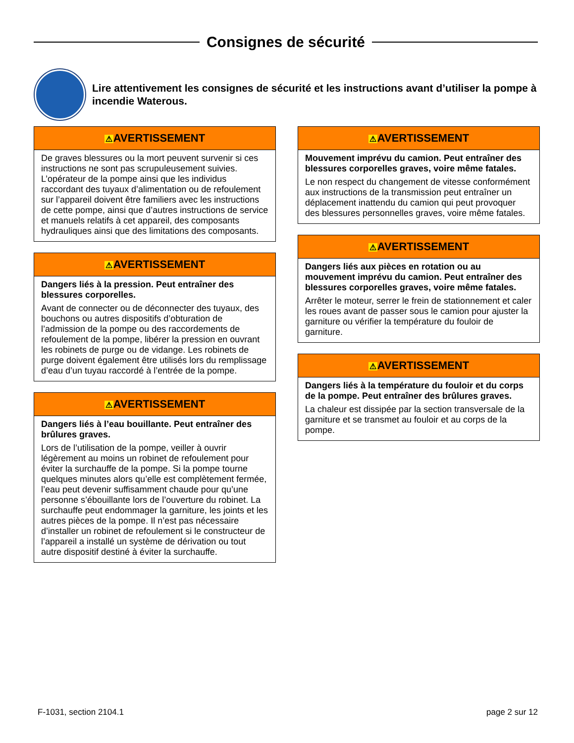Consignes de sécurité
Lire attentivement les consignes de sécurité et les instructions avant d’utiliser la pompe à incendie Waterous.
⚠AVERTISSEMENT
De graves blessures ou la mort peuvent survenir si ces instructions ne sont pas scrupuleusement suivies. L’opérateur de la pompe ainsi que les individus raccordant des tuyaux d’alimentation ou de refoulement sur l’appareil doivent être familiers avec les instructions de cette pompe, ainsi que d’autres instructions de service et manuels relatifs à cet appareil, des composants hydrauliques ainsi que des limitations des composants.
⚠AVERTISSEMENT
Dangers liés à la pression. Peut entraîner des blessures corporelles.
Avant de connecter ou de déconnecter des tuyaux, des bouchons ou autres dispositifs d’obturation de l’admission de la pompe ou des raccordements de refoulement de la pompe, libérer la pression en ouvrant les robinets de purge ou de vidange. Les robinets de purge doivent également être utilisés lors du remplissage d’eau d’un tuyau raccordé à l’entrée de la pompe.
⚠AVERTISSEMENT
Dangers liés à l’eau bouillante. Peut entraîner des brûlures graves.
Lors de l’utilisation de la pompe, veiller à ouvrir légèrement au moins un robinet de refoulement pour éviter la surchauffe de la pompe. Si la pompe tourne quelques minutes alors qu’elle est complètement fermée, l’eau peut devenir suffisamment chaude pour qu’une personne s’ébouillante lors de l’ouverture du robinet. La surchauffe peut endommager la garniture, les joints et les autres pièces de la pompe. Il n’est pas nécessaire d’installer un robinet de refoulement si le constructeur de l’appareil a installé un système de dérivation ou tout autre dispositif destiné à éviter la surchauffe.
⚠AVERTISSEMENT
Mouvement imprévu du camion. Peut entraîner des blessures corporelles graves, voire même fatales.
Le non respect du changement de vitesse conformément aux instructions de la transmission peut entraîner un déplacement inattendu du camion qui peut provoquer des blessures personnelles graves, voire même fatales.
⚠AVERTISSEMENT
Dangers liés aux pièces en rotation ou au mouvement imprévu du camion. Peut entraîner des blessures corporelles graves, voire même fatales.
Arrêter le moteur, serrer le frein de stationnement et caler les roues avant de passer sous le camion pour ajuster la garniture ou vérifier la température du fouloir de garniture.
⚠AVERTISSEMENT
Dangers liés à la température du fouloir et du corps de la pompe. Peut entraîner des brûlures graves.
La chaleur est dissipée par la section transversale de la garniture et se transmet au fouloir et au corps de la pompe.
F-1031, section 2104.1 page 2 sur 12